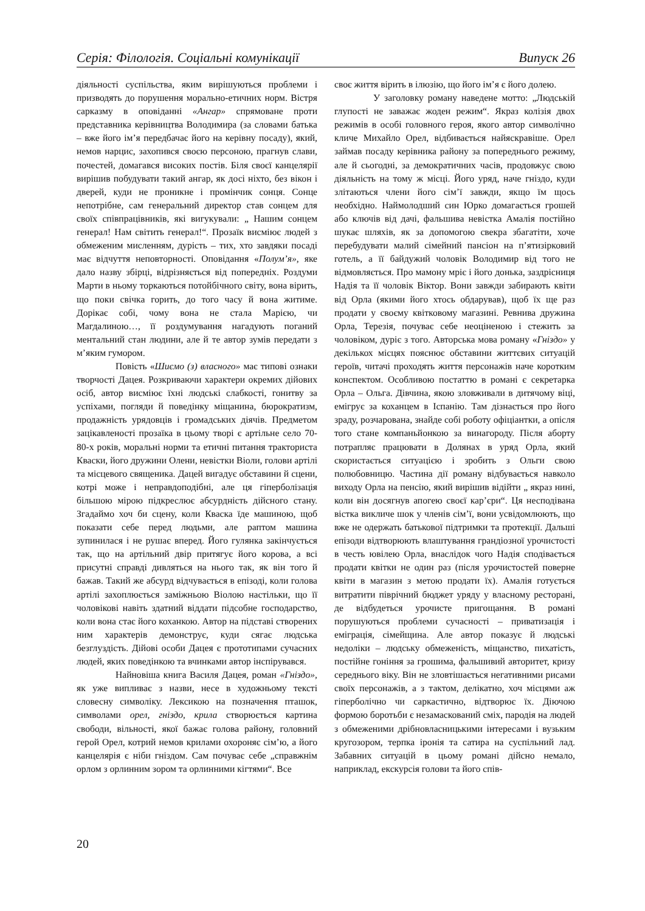Серія: Філологія. Соціальні комунікації Випуск 26
діяльності суспільства, яким вирішуються проблеми і призводять до порушення морально-етичних норм. Вістря сарказму в оповіданні «Ангар» спрямоване проти представника керівництва Володимира (за словами батька – вже його ім’я передбачає його на керівну посаду), який, немов нарцис, захопився своєю персоною, прагнув слави, почестей, домагався високих постів. Біля своєї канцелярії вирішив побудувати такий ангар, як досі ніхто, без вікон і дверей, куди не проникне і промінчик сонця. Сонце непотрібне, сам генеральний директор став сонцем для своїх співпрацівників, які вигукували: „ Нашим сонцем генерал! Нам світить генерал!“. Прозаїк висміює людей з обмеженим мисленням, дурість – тих, хто завдяки посаді має відчуття неповторності. Оповідання «Полум’я», яке дало назву збірці, відрізняється від попередніх. Роздуми Марти в ньому торкаються потойбічного світу, вона вірить, що поки свічка горить, до того часу й вона житиме. Дорікає собі, чому вона не стала Марією, чи Магдалиною…, її роздумування нагадують поганий ментальний стан людини, але й те автор зумів передати з м’яким гумором.
Повість «Шиємо (з) власного» має типові ознаки творчості Дацея. Розкриваючи характери окремих дійових осіб, автор висміює їхні людські слабкості, гонитву за успіхами, погляди й поведінку міщанина, бюрократизм, продажність урядовців і громадських діячів. Предметом зацікавленості прозаїка в цьому творі є артільне село 70-80-х років, моральні норми та етичні питання тракториста Кваски, його дружини Олени, невістки Віоли, голови артілі та місцевого священика. Дацей вигадує обставини й сцени, котрі може і неправдоподібні, але ця гіперболізація більшою мірою підкреслює абсурдність дійсного стану. Згадаймо хоч би сцену, коли Кваска їде машиною, щоб показати себе перед людьми, але раптом машина зупинилася і не рушає вперед. Його гулянка закінчується так, що на артільний двір притягує його корова, а всі присутні справді дивляться на нього так, як він того й бажав. Такий же абсурд відчувається в епізоді, коли голова артілі захоплюється заміжньою Віолою настільки, що її чоловікові навіть здатний віддати підсобне господарство, коли вона стає його коханкою. Автор на підставі створених ним характерів демонструє, куди сягає людська безглуздість. Дійові особи Дацея є прототипами сучасних людей, яких поведінкою та вчинками автор інспірувався.
Найновіша книга Василя Дацея, роман «Гніздо», як уже випливає з назви, несе в художньому тексті словесну символіку. Лексикою на позначення пташок, символами орел, гніздо, крила створюється картина свободи, вільності, якої бажає голова району, головний герой Орел, котрий немов крилами охороняє сім’ю, а його канцелярія є ніби гніздом. Сам почуває себе „справжнім орлом з орлинним зором та орлинними кігтями“. Все
своє життя вірить в ілюзію, що його ім’я є його долею.
У заголовку роману наведене мотто: „Людській глупості не заважає жоден режим“. Якраз колізія двох режимів в особі головного героя, якого автор символічно кличе Михайло Орел, відбивається найяскравіше. Орел займав посаду керівника району за попереднього режиму, але й сьогодні, за демократичних часів, продовжує свою діяльність на тому ж місці. Його уряд, наче гніздо, куди злітаються члени його сім’ї завжди, якщо їм щось необхідно. Наймолодший син Юрко домагається грошей або ключів від дачі, фальшива невістка Амалія постійно шукає шляхів, як за допомогою свекра збагатіти, хоче перебудувати малий сімейний пансіон на п’ятизірковий готель, а її байдужий чоловік Володимир від того не відмовляється. Про мамону мріє і його донька, заздрісниця Надія та її чоловік Віктор. Вони завжди забирають квіти від Орла (якими його хтось обдарував), щоб їх ще раз продати у своєму квітковому магазині. Ревнива дружина Орла, Терезія, почуває себе неоціненою і стежить за чоловіком, дуріє з того. Авторська мова роману «Гніздо» у декількох місцях пояснює обставини життєвих ситуацій героїв, читачі проходять життя персонажів наче коротким конспектом. Особливою постаттю в романі є секретарка Орла – Ольга. Дівчина, якою зловживали в дитячому віці, емігрує за коханцем в Іспанію. Там дізнається про його зраду, розчарована, знайде собі роботу офіціантки, а опісля того стане компаньйонкою за винагороду. Після аборту потрапляє працювати в Долянах в уряд Орла, який скористається ситуацією і зробить з Ольги свою полюбовницю. Частина дії роману відбувається навколо виходу Орла на пенсію, який вирішив відійти „ якраз нині, коли він досягнув апогею своєї кар’єри“. Ця несподівана вістка викличе шок у членів сім’ї, вони усвідомлюють, що вже не одержать батькової підтримки та протекції. Дальші епізоди відтворюють влаштування грандіозної урочистості в честь ювілею Орла, внаслідок чого Надія сподівається продати квітки не один раз (після урочистостей поверне квіти в магазин з метою продати їх). Амалія готується витратити піврічний бюджет уряду у власному ресторані, де відбудеться урочисте пригощання. В романі порушуються проблеми сучасності – приватизація і еміграція, сімейщина. Але автор показує й людські недоліки – людську обмеженість, міщанство, пихатість, постійне гоніння за грошима, фальшивий авторитет, кризу середнього віку. Він не зловтішається негативними рисами своїх персонажів, а з тактом, делікатно, хоч місцями аж гіперболічно чи саркастично, відтворює їх. Діючою формою боротьби є незамаскований сміх, пародія на людей з обмеженими дрібновласницькими інтересами і вузьким кругозором, терпка іронія та сатира на суспільний лад. Забавних ситуацій в цьому романі дійсно немало, наприклад, екскурсія голови та його спів-
20